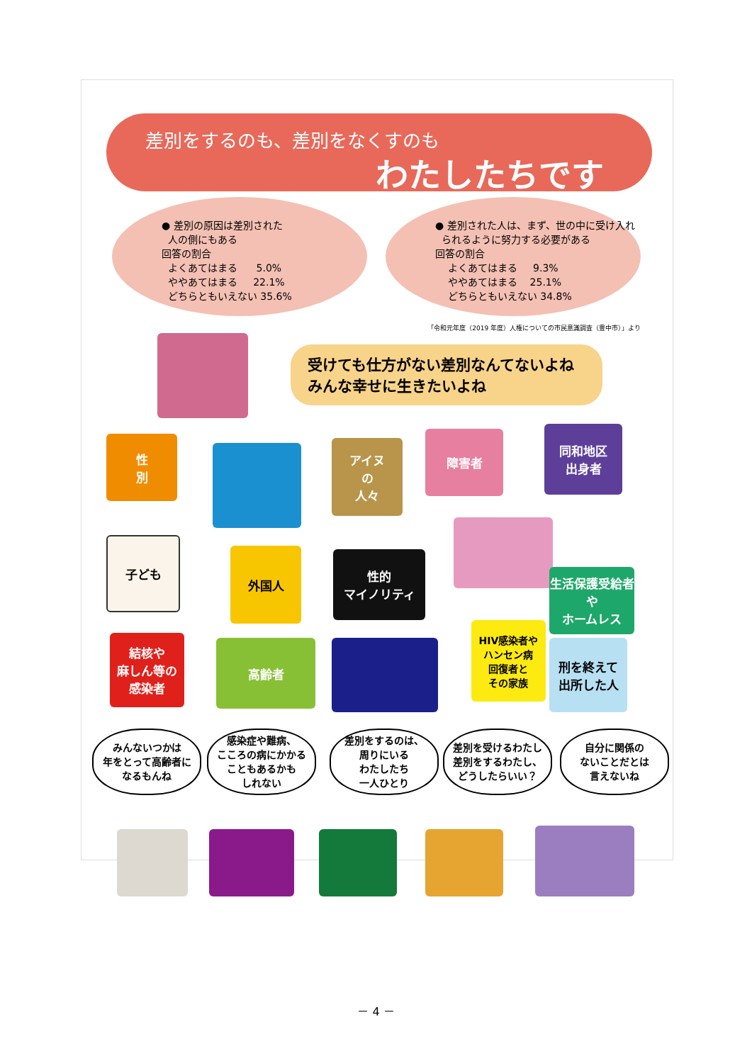差別をするのも、差別をなくすのも
わたしたちです
● 差別の原因は差別された
人の側にもある
回答の割合
よくあてはまる 5.0%
ややあてはまる 22.1%
どちらともいえない 35.6%
● 差別された人は、まず、世の中に受け入れ
られるように努力する必要がある
回答の割合
よくあてはまる 9.3%
ややあてはまる 25.1%
どちらともいえない 34.8%
「令和元年度（2019 年度）人権についての市民意識調査（豊中市）」より
受けても仕方がない差別なんてないよね
みんな幸せに生きたいよね
性
別
アイヌ
の
人々
障害者
同和地区
出身者
子ども
外国人
性的
マイノリティ
生活保護受給者や
ホームレス
結核や
麻しん等の
感染者
高齢者
HIV感染者や
ハンセン病
回復者と
その家族
刑を終えて
出所した人
みんないつかは
年をとって高齢者に
なるもんね
感染症や難病、
こころの病にかかる
こともあるかも
しれない
差別をするのは、
周りにいる
わたしたち
一人ひとり
差別を受けるわたし
差別をするわたし、
どうしたらいい？
自分に関係の
ないことだとは
言えないね
－ 4 －